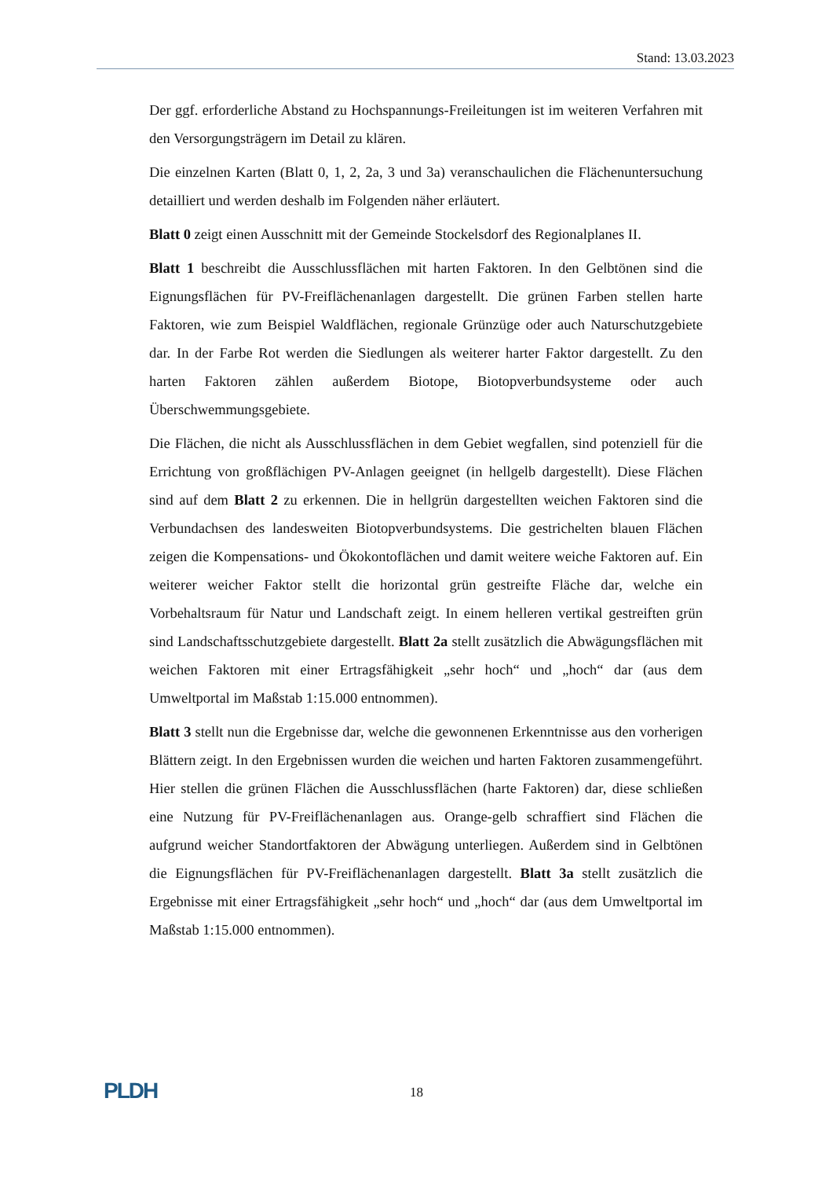Stand: 13.03.2023
Der ggf. erforderliche Abstand zu Hochspannungs-Freileitungen ist im weiteren Verfahren mit den Versorgungsträgern im Detail zu klären.
Die einzelnen Karten (Blatt 0, 1, 2, 2a, 3 und 3a) veranschaulichen die Flächenuntersuchung detailliert und werden deshalb im Folgenden näher erläutert.
Blatt 0 zeigt einen Ausschnitt mit der Gemeinde Stockelsdorf des Regionalplanes II.
Blatt 1 beschreibt die Ausschlussflächen mit harten Faktoren. In den Gelbtönen sind die Eignungsflächen für PV-Freiflächenanlagen dargestellt. Die grünen Farben stellen harte Faktoren, wie zum Beispiel Waldflächen, regionale Grünzüge oder auch Naturschutzgebiete dar. In der Farbe Rot werden die Siedlungen als weiterer harter Faktor dargestellt. Zu den harten Faktoren zählen außerdem Biotope, Biotopverbundsysteme oder auch Überschwemmungsgebiete.
Die Flächen, die nicht als Ausschlussflächen in dem Gebiet wegfallen, sind potenziell für die Errichtung von großflächigen PV-Anlagen geeignet (in hellgelb dargestellt). Diese Flächen sind auf dem Blatt 2 zu erkennen. Die in hellgrün dargestellten weichen Faktoren sind die Verbundachsen des landesweiten Biotopverbundsystems. Die gestrichelten blauen Flächen zeigen die Kompensations- und Ökokontoflächen und damit weitere weiche Faktoren auf. Ein weiterer weicher Faktor stellt die horizontal grün gestreifte Fläche dar, welche ein Vorbehaltsraum für Natur und Landschaft zeigt. In einem helleren vertikal gestreiften grün sind Landschaftsschutzgebiete dargestellt. Blatt 2a stellt zusätzlich die Abwägungsflächen mit weichen Faktoren mit einer Ertragsfähigkeit „sehr hoch“ und „hoch“ dar (aus dem Umweltportal im Maßstab 1:15.000 entnommen).
Blatt 3 stellt nun die Ergebnisse dar, welche die gewonnenen Erkenntnisse aus den vorherigen Blättern zeigt. In den Ergebnissen wurden die weichen und harten Faktoren zusammengeführt. Hier stellen die grünen Flächen die Ausschlussflächen (harte Faktoren) dar, diese schließen eine Nutzung für PV-Freiflächenanlagen aus. Orange-gelb schraffiert sind Flächen die aufgrund weicher Standortfaktoren der Abwägung unterliegen. Außerdem sind in Gelbtönen die Eignungsflächen für PV-Freiflächenanlagen dargestellt. Blatt 3a stellt zusätzlich die Ergebnisse mit einer Ertragsfähigkeit „sehr hoch“ und „hoch“ dar (aus dem Umweltportal im Maßstab 1:15.000 entnommen).
PLDH
18